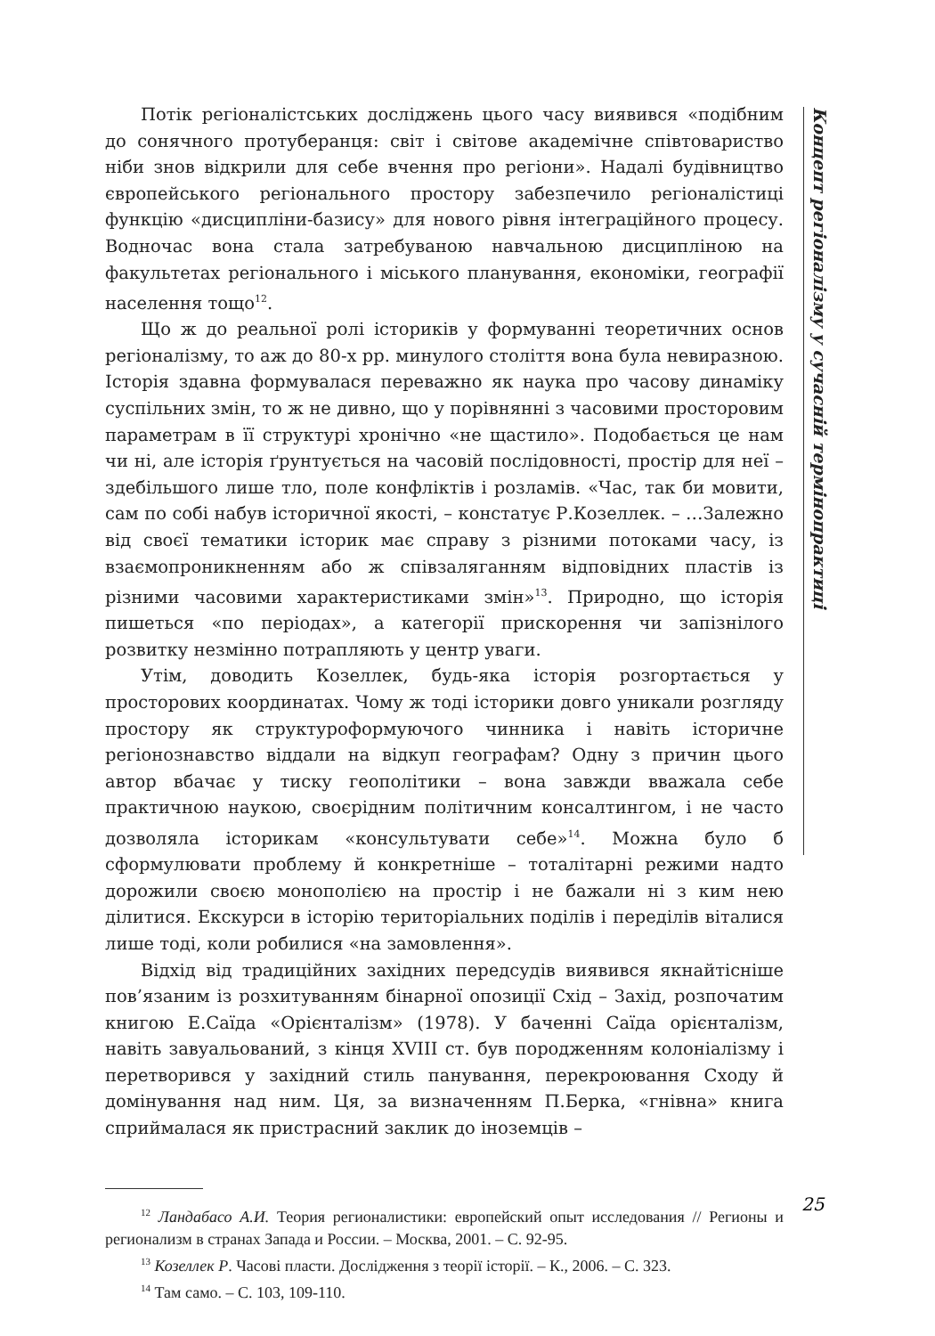Потік регіоналістських досліджень цього часу виявився «подібним до сонячного протуберанця: світ і світове академічне співтовариство ніби знов відкрили для себе вчення про регіони». Надалі будівництво європейського регіонального простору забезпечило регіоналістиці функцію «дисципліни-базису» для нового рівня інтеграційного процесу. Водночас вона стала затребуваною навчальною дисципліною на факультетах регіонального і міського планування, економіки, географії населення тощо<sup>12</sup>.
Що ж до реальної ролі істориків у формуванні теоретичних основ регіоналізму, то аж до 80-х рр. минулого століття вона була невиразною. Історія здавна формувалася переважно як наука про часову динаміку суспільних змін, то ж не дивно, що у порівнянні з часовими просторовим параметрам в її структурі хронічно «не щастило». Подобається це нам чи ні, але історія ґрунтується на часовій послідовності, простір для неї – здебільшого лише тло, поле конфліктів і розламів. «Час, так би мовити, сам по собі набув історичної якості, – констатує Р.Козеллек. – …Залежно від своєї тематики історик має справу з різними потоками часу, із взаємопроникненням або ж співзаляганням відповідних пластів із різними часовими характеристиками змін»<sup>13</sup>. Природно, що історія пишеться «по періодах», а категорії прискорення чи запізнілого розвитку незмінно потрапляють у центр уваги.
Утім, доводить Козеллек, будь-яка історія розгортається у просторових координатах. Чому ж тоді історики довго уникали розгляду простору як структуроформуючого чинника і навіть історичне регіонознавство віддали на відкуп географам? Одну з причин цього автор вбачає у тиску геополітики – вона завжди вважала себе практичною наукою, своєрідним політичним консалтингом, і не часто дозволяла історикам «консультувати себе»<sup>14</sup>. Можна було б сформулювати проблему й конкретніше – тоталітарні режими надто дорожили своєю монополією на простір і не бажали ні з ким нею ділитися. Екскурси в історію територіальних поділів і переділів віталися лише тоді, коли робилися «на замовлення».
Відхід від традиційних західних передсудів виявився якнайтісніше пов’язаним із розхитуванням бінарної опозиції Схід – Захід, розпочатим книгою Е.Саїда «Орієнталізм» (1978). У баченні Саїда орієнталізм, навіть завуальований, з кінця XVIII ст. був породженням колоніалізму і перетворився у західний стиль панування, перекроювання Сходу й домінування над ним. Ця, за визначенням П.Берка, «гнівна» книга сприймалася як пристрасний заклик до іноземців –
<sup>12</sup> Ландабасо А.И. Теория регионалистики: европейский опыт исследования // Регионы и регионализм в странах Запада и России. – Москва, 2001. – С. 92-95.
<sup>13</sup> Козеллек Р. Часові пласти. Дослідження з теорії історії. – К., 2006. – С. 323.
<sup>14</sup> Там само. – С. 103, 109-110.
Концепт регіоналізму у сучасній термінопрактиці
25